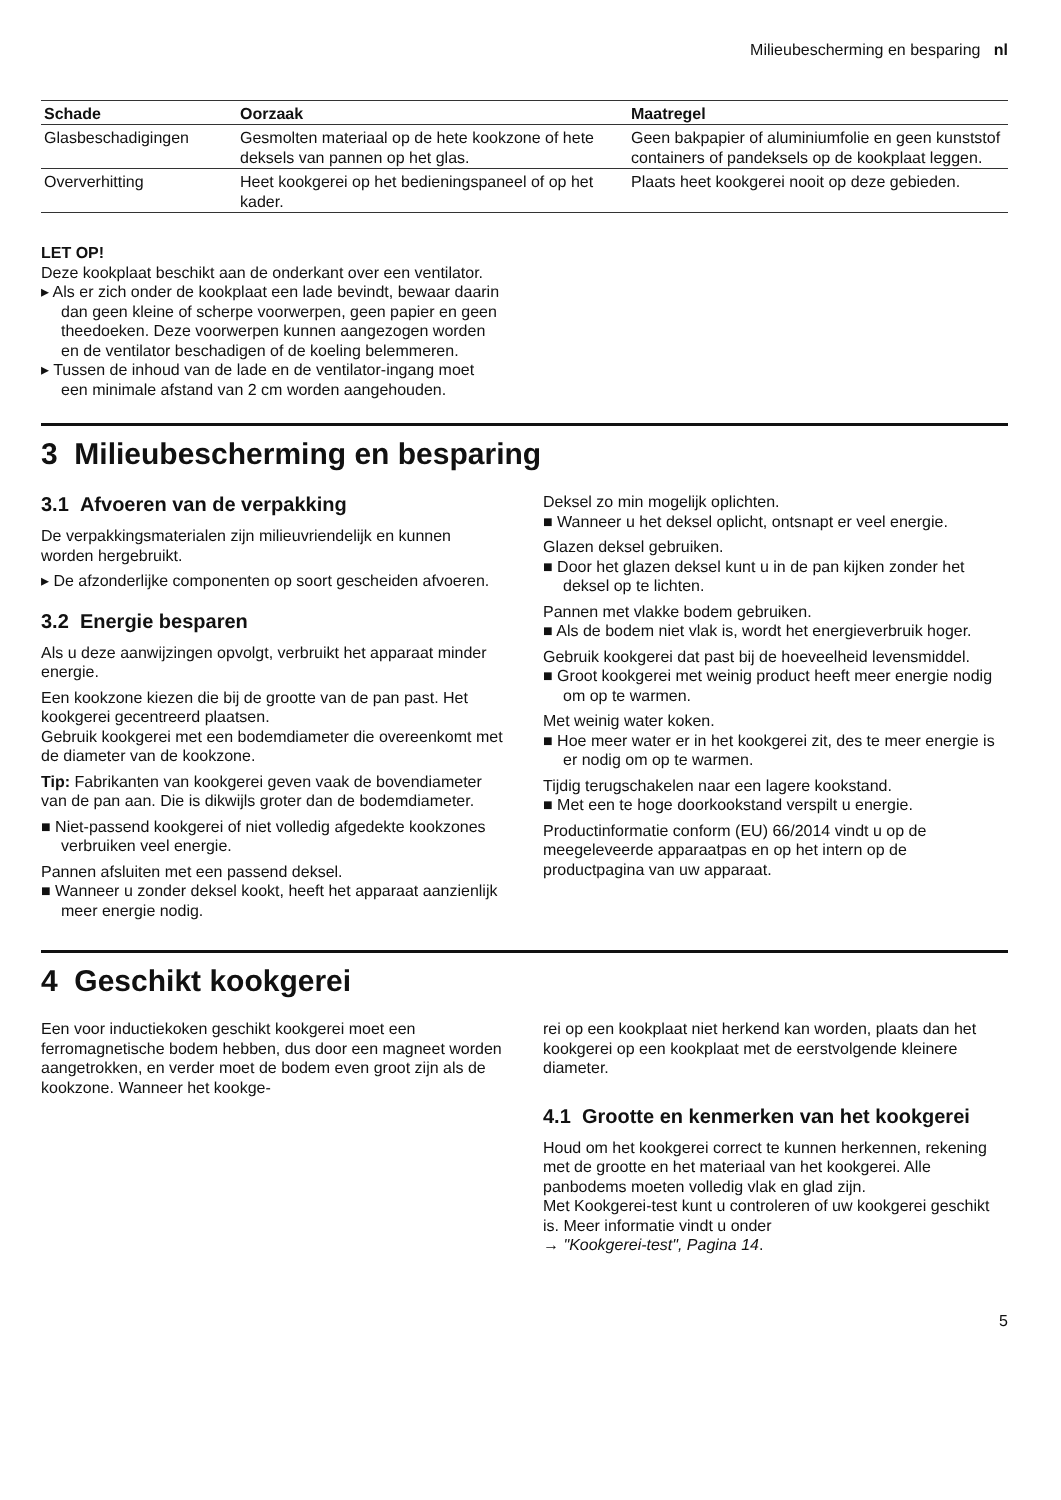Milieubescherming en besparing nl
| Schade | Oorzaak | Maatregel |
| --- | --- | --- |
| Glasbeschadigingen | Gesmolten materiaal op de hete kookzone of hete deksels van pannen op het glas. | Geen bakpapier of aluminiumfolie en geen kunststof containers of pandeksels op de kookplaat leggen. |
| Oververhitting | Heet kookgerei op het bedieningspaneel of op het kader. | Plaats heet kookgerei nooit op deze gebieden. |
LET OP!
Deze kookplaat beschikt aan de onderkant over een ventilator.
▸ Als er zich onder de kookplaat een lade bevindt, bewaar daarin dan geen kleine of scherpe voorwerpen, geen papier en geen theedoeken. Deze voorwerpen kunnen aangezogen worden en de ventilator beschadigen of de koeling belemmeren.
▸ Tussen de inhoud van de lade en de ventilator-ingang moet een minimale afstand van 2 cm worden aangehouden.
3 Milieubescherming en besparing
3.1 Afvoeren van de verpakking
De verpakkingsmaterialen zijn milieuvriendelijk en kunnen worden hergebruikt.
▸ De afzonderlijke componenten op soort gescheiden afvoeren.
3.2 Energie besparen
Als u deze aanwijzingen opvolgt, verbruikt het apparaat minder energie.
Een kookzone kiezen die bij de grootte van de pan past. Het kookgerei gecentreerd plaatsen.
Gebruik kookgerei met een bodemdiameter die overeenkomt met de diameter van de kookzone.
Tip: Fabrikanten van kookgerei geven vaak de bovendiameter van de pan aan. Die is dikwijls groter dan de bodemdiameter.
■ Niet-passend kookgerei of niet volledig afgedekte kookzones verbruiken veel energie.
Pannen afsluiten met een passend deksel.
■ Wanneer u zonder deksel kookt, heeft het apparaat aanzienlijk meer energie nodig.
Deksel zo min mogelijk oplichten.
■ Wanneer u het deksel oplicht, ontsnapt er veel energie.
Glazen deksel gebruiken.
■ Door het glazen deksel kunt u in de pan kijken zonder het deksel op te lichten.
Pannen met vlakke bodem gebruiken.
■ Als de bodem niet vlak is, wordt het energieverbruik hoger.
Gebruik kookgerei dat past bij de hoeveelheid levensmiddel.
■ Groot kookgerei met weinig product heeft meer energie nodig om op te warmen.
Met weinig water koken.
■ Hoe meer water er in het kookgerei zit, des te meer energie is er nodig om op te warmen.
Tijdig terugschakelen naar een lagere kookstand.
■ Met een te hoge doorkookstand verspilt u energie.
Productinformatie conform (EU) 66/2014 vindt u op de meegeleveerde apparaatpas en op het intern op de productpagina van uw apparaat.
4 Geschikt kookgerei
Een voor inductiekoken geschikt kookgerei moet een ferromagnetische bodem hebben, dus door een magneet worden aangetrokken, en verder moet de bodem even groot zijn als de kookzone. Wanneer het kookge-
rei op een kookplaat niet herkend kan worden, plaats dan het kookgerei op een kookplaat met de eerstvolgende kleinere diameter.
4.1 Grootte en kenmerken van het kookgerei
Houd om het kookgerei correct te kunnen herkennen, rekening met de grootte en het materiaal van het kookgerei. Alle panbodems moeten volledig vlak en glad zijn.
Met Kookgerei-test kunt u controleren of uw kookgerei geschikt is. Meer informatie vindt u onder
→ "Kookgerei-test", Pagina 14.
5